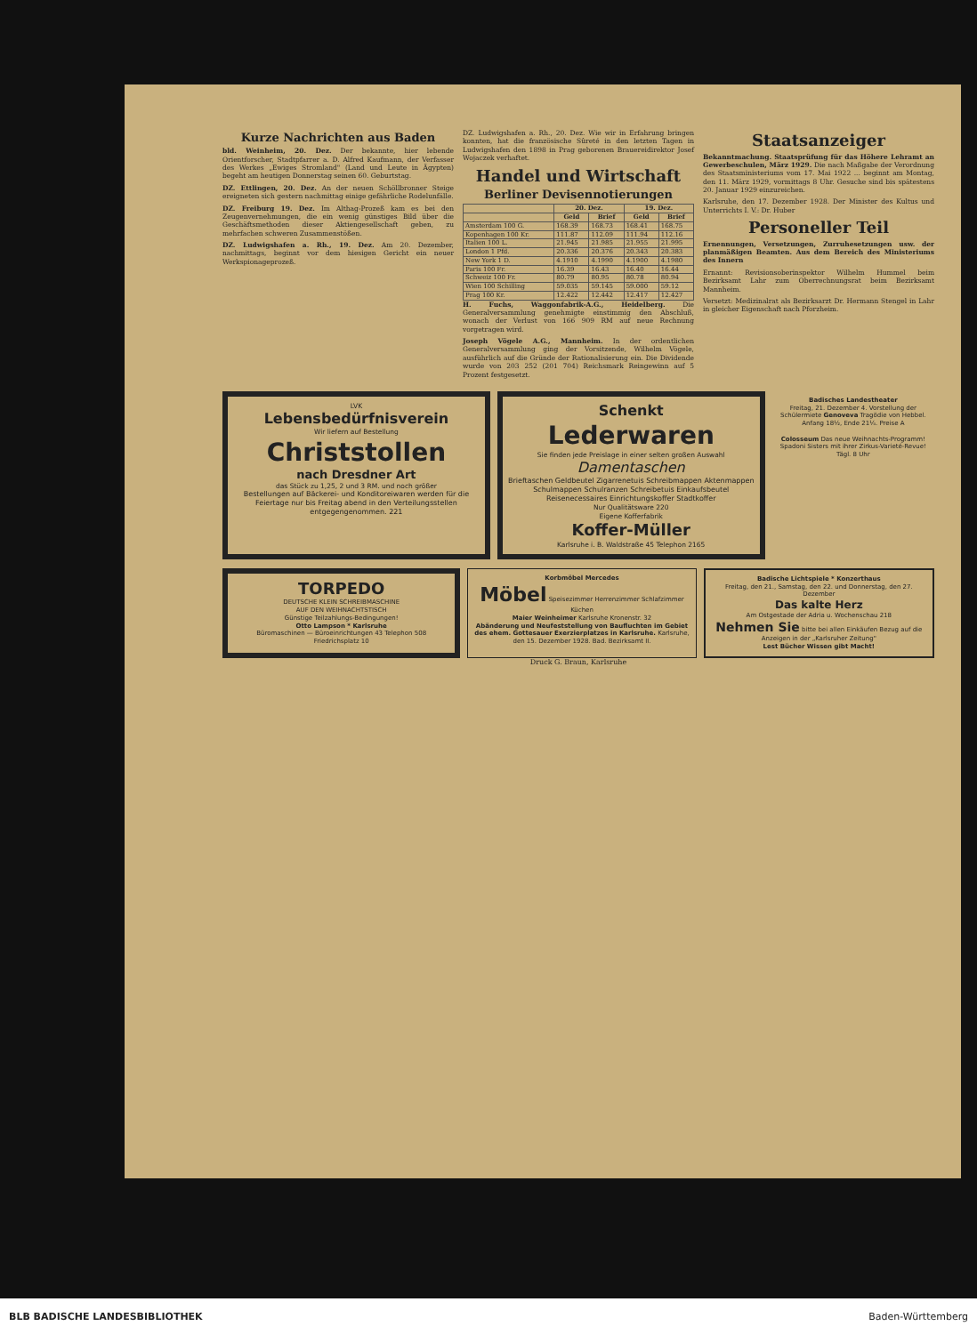Kurze Nachrichten aus Baden
bld. Weinheim, 20. Dez. Der bekannte, hier lebende Orientforscher, Stadtpfarrer a. D. Alfred Kaufmann, der Verfasser des Werkes „Ewiges Stromland" (Land und Leute in Ägypten) begeht am heutigen Donnerstag seinen 60. Geburtstag.
DZ. Ettlingen, 20. Dez. An der neuen Schöllbronner Steige ereigneten sich gestern nachmittag einige gefährliche Rodelunfälle.
DZ. Freiburg 19. Dez. Im Althag-Prozeß kam es bei den Zeugenvernehmungen, die ein wenig günstiges Bild über die Geschäftsmethoden dieser Aktiengesellschaft geben, zu mehrfachen schweren Zusammenstößen.
DZ. Ludwigshafen a. Rh., 19. Dez. Am 20. Dezember, nachmittags, beginnt vor dem hiesigen Gericht ein neuer Werkspionageprozeß.
DZ. Ludwigshafen a. Rh., 20. Dez. Wie wir in Erfahrung bringen konnten, hat die französische Sûreté in den letzten Tagen in Ludwigshafen den 1898 in Prag geborenen Brauereidirektor Josef Wojaczek verhaftet.
Handel und Wirtschaft
Berliner Devisennotierungen
| | 20. Dez. | | 19. Dez. | |
| --- | --- | --- | --- | --- |
| | Geld | Brief | Geld | Brief |
| Amsterdam 100 G. | 168.39 | 168.73 | 168.41 | 168.75 |
| Kopenhagen 100 Kr. | 111.87 | 112.09 | 111.94 | 112.16 |
| Italien 100 L. | 21.945 | 21.985 | 21.955 | 21.995 |
| London 1 Pfd. | 20.336 | 20.376 | 20.343 | 20.383 |
| New York 1 D. | 4.1910 | 4.1990 | 4.1900 | 4.1980 |
| Paris 100 Fr. | 16.39 | 16.43 | 16.40 | 16.44 |
| Schweiz 100 Fr. | 80.79 | 80.95 | 80.78 | 80.94 |
| Wien 100 Schilling | 59.035 | 59.145 | 59.000 | 59.12 |
| Prag 100 Kr. | 12.422 | 12.442 | 12.417 | 12.427 |
H. Fuchs, Waggonfabrik-A.G., Heidelberg. Die Generalversammlung genehmigte einstimmig den Abschluß, wonach der Verlust von 166 909 RM auf neue Rechnung vorgetragen wird.
Joseph Vögele A.G., Mannheim. In der ordentlichen Generalversammlung ging der Vorsitzende, Wilhelm Vögele, ausführlich auf die Gründe der Rationalisierung ein. Die Dividende wurde von 203 252 (201 704) Reichsmark Reingewinn auf 5 Prozent festgesetzt.
Staatsanzeiger
Bekanntmachung. Staatsprüfung für das Höhere Lehramt an Gewerbeschulen, März 1929. Die nach Maßgabe der Verordnung des Staatsministeriums vom 17. Mai 1922 ... beginnt am Montag, den 11. März 1929, vormittags 8 Uhr. Gesuche sind bis spätestens 20. Januar 1929 einzureichen.
Karlsruhe, den 17. Dezember 1928. Der Minister des Kultus und Unterrichts I. V.: Dr. Huber
Personeller Teil
Ernennungen, Versetzungen, Zurruhesetzungen usw. der planmäßigen Beamten. Aus dem Bereich des Ministeriums des Innern
Ernannt: Revisionsoberinspektor Wilhelm Hummel beim Bezirksamt Lahr zum Oberrechnungsrat beim Bezirksamt Mannheim.
Versetzt: Medizinalrat als Bezirksarzt Dr. Hermann Stengel in Lahr in gleicher Eigenschaft nach Pforzheim.
LVK
Lebensbedürfnisverein
Wir liefern auf Bestellung
Christstollen
nach Dresdner Art
das Stück zu 1,25, 2 und 3 RM. und noch größer
Bestellungen auf Bäckerei- und Konditoreiwaren werden für die Feiertage nur bis Freitag abend in den Verteilungsstellen entgegengenommen. 221
Schenkt
Lederwaren
Sie finden jede Preislage in einer selten großen Auswahl
Damentaschen
Brieftaschen Geldbeutel Zigarrenetuis Schreibmappen Aktenmappen Schulmappen Schulranzen Schreibetuis Einkaufsbeutel Reisenecessaires Einrichtungskoffer Stadtkoffer
Nur Qualitätsware 220
Eigene Kofferfabrik
Koffer-Müller
Karlsruhe i. B. Waldstraße 45 Telephon 2165
Badisches Landestheater
Freitag, 21. Dezember 4. Vorstellung der Schülermiete Genoveva Tragödie von Hebbel. Anfang 18½, Ende 21¼. Preise A
Colosseum Das neue Weihnachts-Programm! Spadoni Sisters mit ihrer Zirkus-Varieté-Revue! Tägl. 8 Uhr
TORPEDO
DEUTSCHE KLEIN SCHREIBMASCHINE
AUF DEN WEIHNACHTSTISCH
Günstige Teilzahlungs-Bedingungen!
Otto Lampson * Karlsruhe
Büromaschinen — Büroeinrichtungen 43 Telephon 508 Friedrichsplatz 10
Korbmöbel Mercedes
Möbel Speisezimmer Herrenzimmer Schlafzimmer Küchen
Maier Weinheimer Karlsruhe Kronenstr. 32
Abänderung und Neufeststellung von Baufluchten im Gebiet des ehem. Gottesauer Exerzierplatzes in Karlsruhe. Karlsruhe, den 15. Dezember 1928. Bad. Bezirksamt II.
Badische Lichtspiele * Konzerthaus
Freitag, den 21., Samstag, den 22. und Donnerstag, den 27. Dezember
Das kalte Herz
Am Ostgestade der Adria u. Wochenschau 218
Nehmen Sie bitte bei allen Einkäufen Bezug auf die Anzeigen in der „Karlsruher Zeitung"
Lest Bücher Wissen gibt Macht!
Druck G. Braun, Karlsruhe
BLB BADISCHE LANDESBIBLIOTHEK Baden-Württemberg